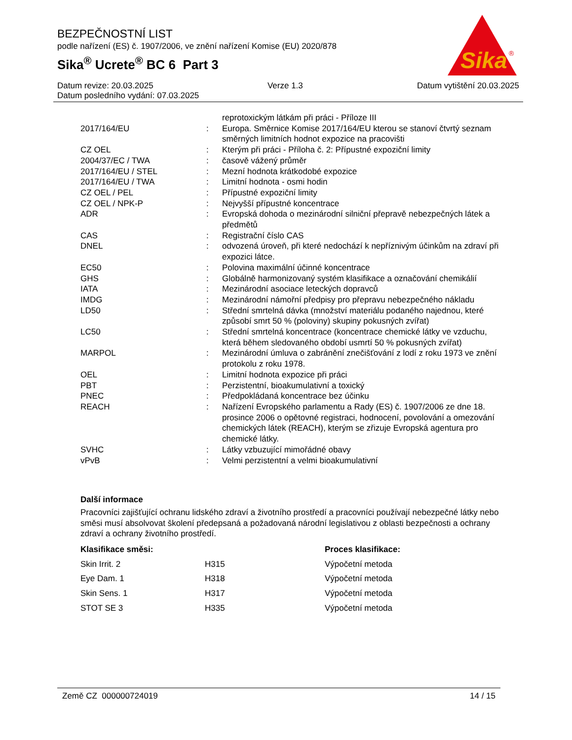BEZPEČNOSTNÍ LIST
podle nařízení (ES) č. 1907/2006, ve znění nařízení Komise (EU) 2020/878
Sika<sup>®</sup> Ucrete<sup>®</sup> BC 6 Part 3
Sika
®
Datum revize: 20.03.2025 Verze 1.3 Datum vytištění 20.03.2025
Datum posledního vydání: 07.03.2025
| | | reprotoxickým látkám při práci - Příloze III |
| 2017/164/EU | : | Europa. Směrnice Komise 2017/164/EU kterou se stanoví čtvrtý seznam směrných limitních hodnot expozice na pracovišti |
| CZ OEL | : | Kterým při práci - Příloha č. 2: Přípustné expoziční limity |
| 2004/37/EC / TWA | : | časově vážený průměr |
| 2017/164/EU / STEL | : | Mezní hodnota krátkodobé expozice |
| 2017/164/EU / TWA | : | Limitní hodnota - osmi hodin |
| CZ OEL / PEL | : | Přípustné expoziční limity |
| CZ OEL / NPK-P | : | Nejvyšší přípustné koncentrace |
| ADR | : | Evropská dohoda o mezinárodní silniční přepravě nebezpečných látek a předmětů |
| CAS | : | Registrační číslo CAS |
| DNEL | : | odvozená úroveň, při které nedochází k nepříznivým účinkům na zdraví při expozici látce. |
| EC50 | : | Polovina maximální účinné koncentrace |
| GHS | : | Globálně harmonizovaný systém klasifikace a označování chemikálií |
| IATA | : | Mezinárodní asociace leteckých dopravců |
| IMDG | : | Mezinárodní námořní předpisy pro přepravu nebezpečného nákladu |
| LD50 | : | Střední smrtelná dávka (množství materiálu podaného najednou, které způsobí smrt 50 % (poloviny) skupiny pokusných zvířat) |
| LC50 | : | Střední smrtelná koncentrace (koncentrace chemické látky ve vzduchu, která během sledovaného období usmrtí 50 % pokusných zvířat) |
| MARPOL | : | Mezinárodní úmluva o zabránění znečišťování z lodí z roku 1973 ve znění protokolu z roku 1978. |
| OEL | : | Limitní hodnota expozice při práci |
| PBT | : | Perzistentní, bioakumulativní a toxický |
| PNEC | : | Předpokládaná koncentrace bez účinku |
| REACH | : | Nařízení Evropského parlamentu a Rady (ES) č. 1907/2006 ze dne 18. prosince 2006 o opětovné registraci, hodnocení, povolování a omezování chemických látek (REACH), kterým se zřizuje Evropská agentura pro chemické látky. |
| SVHC | : | Látky vzbuzující mimořádné obavy |
| vPvB | : | Velmi perzistentní a velmi bioakumulativní |
Další informace
Pracovníci zajišťující ochranu lidského zdraví a životního prostředí a pracovníci používají nebezpečné látky nebo směsi musí absolvovat školení předepsaná a požadovaná národní legislativou z oblasti bezpečnosti a ochrany zdraví a ochrany životního prostředí.
| Klasifikace směsi: | | Proces klasifikace: |
| --- | --- | --- |
| Skin Irrit. 2 | H315 | Výpočetní metoda |
| Eye Dam. 1 | H318 | Výpočetní metoda |
| Skin Sens. 1 | H317 | Výpočetní metoda |
| STOT SE 3 | H335 | Výpočetní metoda |
Země CZ 000000724019 14 / 15